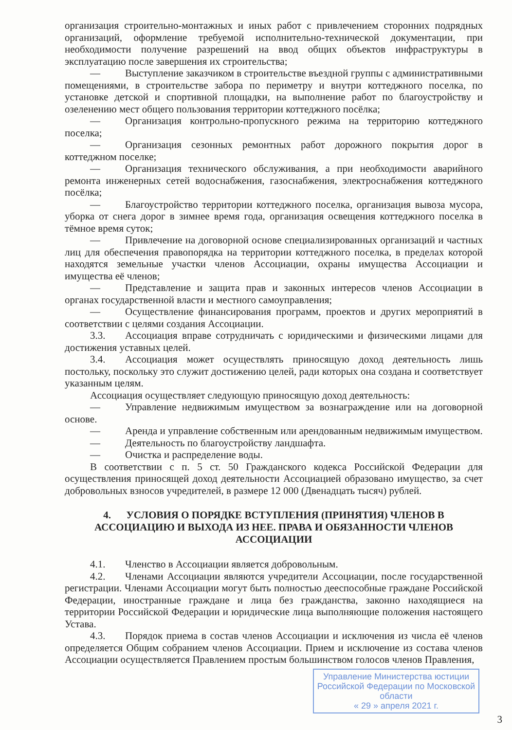организация строительно-монтажных и иных работ с привлечением сторонних подрядных организаций, оформление требуемой исполнительно-технической документации, при необходимости получение разрешений на ввод общих объектов инфраструктуры в эксплуатацию после завершения их строительства;
— Выступление заказчиком в строительстве въездной группы с административными помещениями, в строительстве забора по периметру и внутри коттеджного поселка, по установке детской и спортивной площадки, на выполнение работ по благоустройству и озеленению мест общего пользования территории коттеджного посёлка;
— Организация контрольно-пропускного режима на территорию коттеджного поселка;
— Организация сезонных ремонтных работ дорожного покрытия дорог в коттеджном поселке;
— Организация технического обслуживания, а при необходимости аварийного ремонта инженерных сетей водоснабжения, газоснабжения, электроснабжения коттеджного посёлка;
— Благоустройство территории коттеджного поселка, организация вывоза мусора, уборка от снега дорог в зимнее время года, организация освещения коттеджного поселка в тёмное время суток;
— Привлечение на договорной основе специализированных организаций и частных лиц для обеспечения правопорядка на территории коттеджного поселка, в пределах которой находятся земельные участки членов Ассоциации, охраны имущества Ассоциации и имущества её членов;
— Представление и защита прав и законных интересов членов Ассоциации в органах государственной власти и местного самоуправления;
— Осуществление финансирования программ, проектов и других мероприятий в соответствии с целями создания Ассоциации.
3.3. Ассоциация вправе сотрудничать с юридическими и физическими лицами для достижения уставных целей.
3.4. Ассоциация может осуществлять приносящую доход деятельность лишь постольку, поскольку это служит достижению целей, ради которых она создана и соответствует указанным целям.
Ассоциация осуществляет следующую приносящую доход деятельность:
— Управление недвижимым имуществом за вознаграждение или на договорной основе.
— Аренда и управление собственным или арендованным недвижимым имуществом.
— Деятельность по благоустройству ландшафта.
— Очистка и распределение воды.
В соответствии с п. 5 ст. 50 Гражданского кодекса Российской Федерации для осуществления приносящей доход деятельности Ассоциацией образовано имущество, за счет добровольных взносов учредителей, в размере 12 000 (Двенадцать тысяч) рублей.
4. УСЛОВИЯ О ПОРЯДКЕ ВСТУПЛЕНИЯ (ПРИНЯТИЯ) ЧЛЕНОВ В АССОЦИАЦИЮ И ВЫХОДА ИЗ НЕЕ. ПРАВА И ОБЯЗАННОСТИ ЧЛЕНОВ АССОЦИАЦИИ
4.1. Членство в Ассоциации является добровольным.
4.2. Членами Ассоциации являются учредители Ассоциации, после государственной регистрации. Членами Ассоциации могут быть полностью дееспособные граждане Российской Федерации, иностранные граждане и лица без гражданства, законно находящиеся на территории Российской Федерации и юридические лица выполняющие положения настоящего Устава.
4.3. Порядок приема в состав членов Ассоциации и исключения из числа её членов определяется Общим собранием членов Ассоциации. Прием и исключение из состава членов Ассоциации осуществляется Правлением простым большинством голосов членов Правления,
Управление Министерства юстиции Российской Федерации по Московской области
« 29 » апреля 2021 г.
3